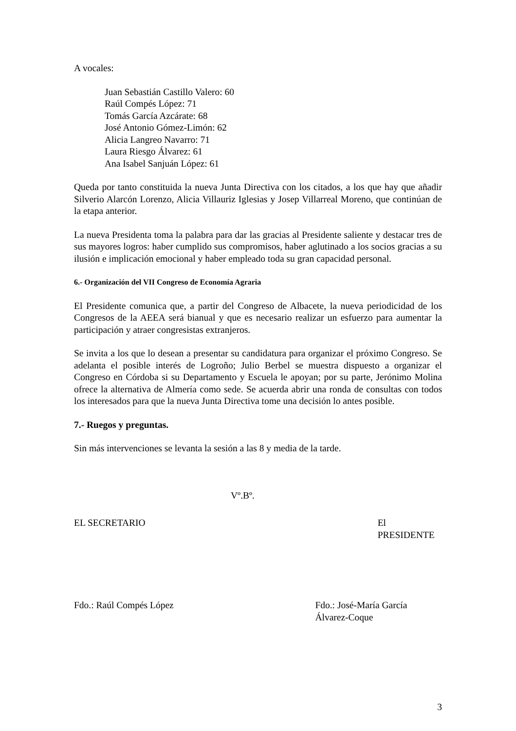A vocales:
Juan Sebastián Castillo Valero: 60
Raúl Compés López: 71
Tomás García Azcárate: 68
José Antonio Gómez-Limón: 62
Alicia Langreo Navarro: 71
Laura Riesgo Álvarez: 61
Ana Isabel Sanjuán López: 61
Queda por tanto constituida la nueva Junta Directiva con los citados, a los que hay que añadir Silverio Alarcón Lorenzo, Alicia Villauriz Iglesias y Josep Villarreal Moreno, que continúan de la etapa anterior.
La nueva Presidenta toma la palabra para dar las gracias al Presidente saliente y destacar tres de sus mayores logros: haber cumplido sus compromisos, haber aglutinado a los socios gracias a su ilusión e implicación emocional y haber empleado toda su gran capacidad personal.
6.- Organización del VII Congreso de Economía Agraria
El Presidente comunica que, a partir del Congreso de Albacete, la nueva periodicidad de los Congresos de la AEEA será bianual y que es necesario realizar un esfuerzo para aumentar la participación y atraer congresistas extranjeros.
Se invita a los que lo desean a presentar su candidatura para organizar el próximo Congreso. Se adelanta el posible interés de Logroño; Julio Berbel se muestra dispuesto a organizar el Congreso en Córdoba si su Departamento y Escuela le apoyan; por su parte, Jerónimo Molina ofrece la alternativa de Almería como sede. Se acuerda abrir una ronda de consultas con todos los interesados para que la nueva Junta Directiva tome una decisión lo antes posible.
7.- Ruegos y preguntas.
Sin más intervenciones se levanta la sesión a las 8 y media de la tarde.
Vº.Bº.
EL SECRETARIO El PRESIDENTE
Fdo.: Raúl Compés López Fdo.: José-María García Álvarez-Coque
3